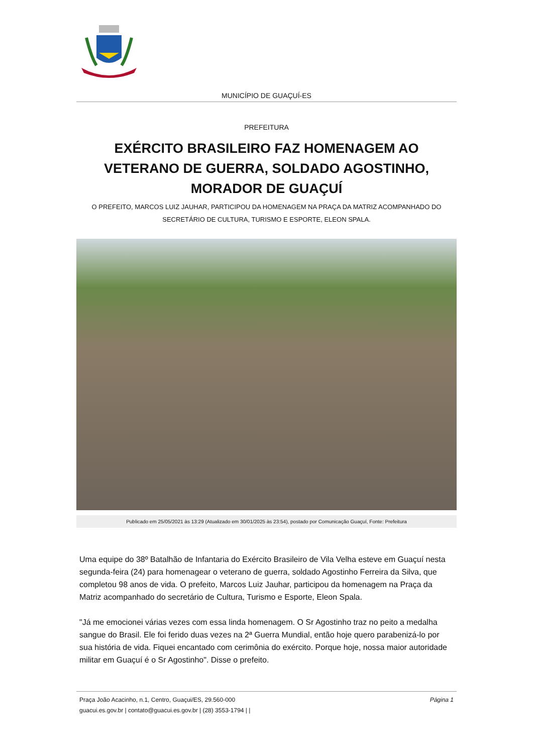MUNICÍPIO DE GUAÇUÍ-ES
PREFEITURA
EXÉRCITO BRASILEIRO FAZ HOMENAGEM AO VETERANO DE GUERRA, SOLDADO AGOSTINHO, MORADOR DE GUAÇUÍ
O PREFEITO, MARCOS LUIZ JAUHAR, PARTICIPOU DA HOMENAGEM NA PRAÇA DA MATRIZ ACOMPANHADO DO SECRETÁRIO DE CULTURA, TURISMO E ESPORTE, ELEON SPALA.
Publicado em 25/05/2021 às 13:29 (Atualizado em 30/01/2025 às 23:54), postado por Comunicação Guaçuí, Fonte: Prefeitura
Uma equipe do 38º Batalhão de Infantaria do Exército Brasileiro de Vila Velha esteve em Guaçuí nesta segunda-feira (24) para homenagear o veterano de guerra, soldado Agostinho Ferreira da Silva, que completou 98 anos de vida. O prefeito, Marcos Luiz Jauhar, participou da homenagem na Praça da Matriz acompanhado do secretário de Cultura, Turismo e Esporte, Eleon Spala.
"Já me emocionei várias vezes com essa linda homenagem. O Sr Agostinho traz no peito a medalha sangue do Brasil. Ele foi ferido duas vezes na 2ª Guerra Mundial, então hoje quero parabenizá-lo por sua história de vida. Fiquei encantado com cerimônia do exército. Porque hoje, nossa maior autoridade militar em Guaçuí é o Sr Agostinho". Disse o prefeito.
Praça João Acacinho, n.1, Centro, Guaçui/ES, 29.560-000
guacui.es.gov.br | contato@guacui.es.gov.br | (28) 3553-1794 | |
Página 1